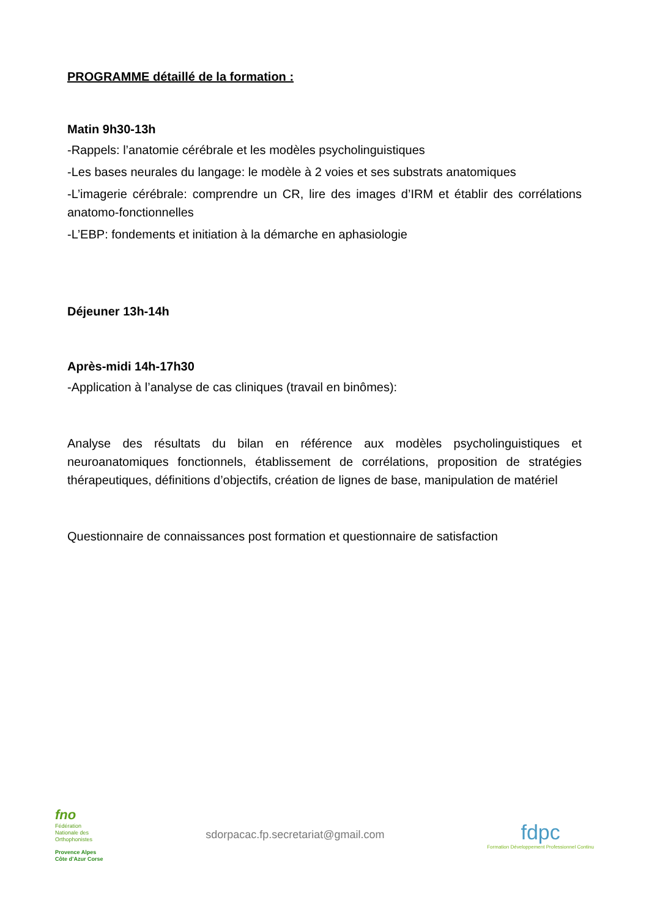PROGRAMME détaillé de la formation :
Matin 9h30-13h
-Rappels: l’anatomie cérébrale et les modèles psycholinguistiques
-Les bases neurales du langage: le modèle à 2 voies et ses substrats anatomiques
-L’imagerie cérébrale: comprendre un CR, lire des images d’IRM et établir des corrélations anatomo-fonctionnelles
-L’EBP: fondements et initiation à la démarche en aphasiologie
Déjeuner 13h-14h
Après-midi 14h-17h30
-Application à l’analyse de cas cliniques (travail en binômes):
Analyse des résultats du bilan en référence aux modèles psycholinguistiques et neuroanatomiques fonctionnels, établissement de corrélations, proposition de stratégies thérapeutiques, définitions d’objectifs, création de lignes de base, manipulation de matériel
Questionnaire de connaissances post formation et questionnaire de satisfaction
fno
Fédération
Nationale des
Orthophonistes
Provence Alpes
Côte d’Azur Corse
sdorpacac.fp.secretariat@gmail.com
fdpc
Formation Développement Professionnel Continu